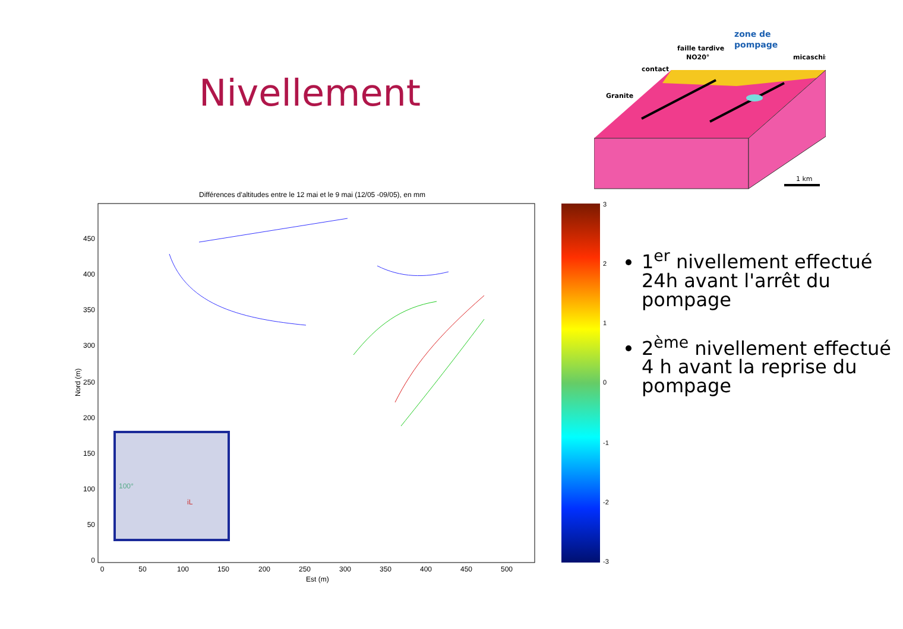Nivellement
Granite
contact
faille tardive
NO20°
zone de
pompage
micaschis
1 km
Différences d'altitudes entre le 12 mai et le 9 mai (12/05 -09/05), en mm
450
400
350
300
250
200
150
100
50
0
0
50
100
150
200
250
300
350
400
450
500
Est (m)
Nord (m)
iL
100°
3
2
1
0
-1
-2
-3
1<sup>er</sup> nivellement effectué 24h avant l'arrêt du pompage
2<sup>ème</sup> nivellement effectué 4 h avant la reprise du pompage